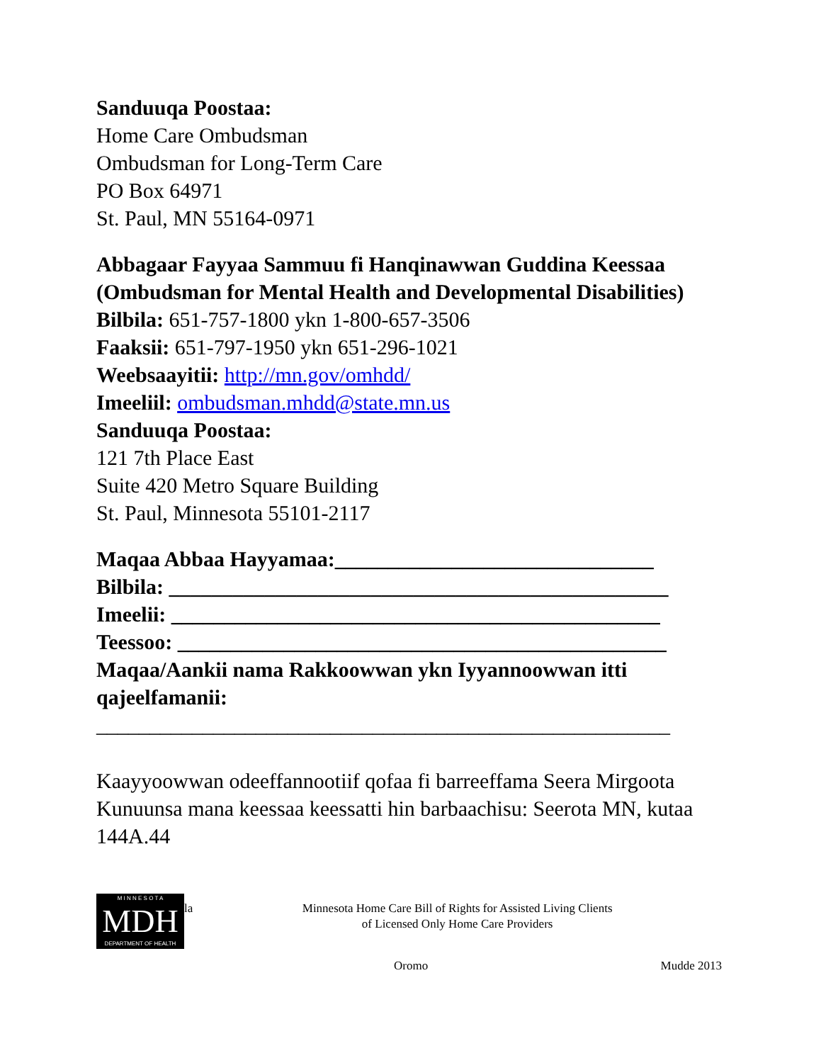Sanduuqa Poostaa:
Home Care Ombudsman
Ombudsman for Long-Term Care
PO Box 64971
St. Paul, MN 55164-0971
Abbagaar Fayyaa Sammuu fi Hanqinawwan Guddina Keessaa
(Ombudsman for Mental Health and Developmental Disabilities)
Bilbila: 651-757-1800 ykn 1-800-657-3506
Faaksii: 651-797-1950 ykn 651-296-1021
Weebsaayitii: http://mn.gov/omhdd/
Imeeliil: ombudsman.mhdd@state.mn.us
Sanduuqa Poostaa:
121 7th Place East
Suite 420 Metro Square Building
St. Paul, Minnesota 55101-2117
Maqaa Abbaa Hayyamaa:______________________________
Bilbila: _______________________________________________
Imeelii: ______________________________________________
Teessoo: ______________________________________________
Maqaa/Aankii nama Rakkoowwan ykn Iyyannoowwan itti qajeelfamanii:
______________________________________________________
Kaayyoowwan odeeffannootiif qofaa fi barreeffama Seera Mirgoota Kunuunsa mana keessaa keessatti hin barbaachisu: Seerota MN, kutaa 144A.44
M I N N E S O T A
MDH
DEPARTMENT OF HEALTH
la Minnesota Home Care Bill of Rights for Assisted Living Clients
of Licensed Only Home Care Providers
Oromo Mudde 2013